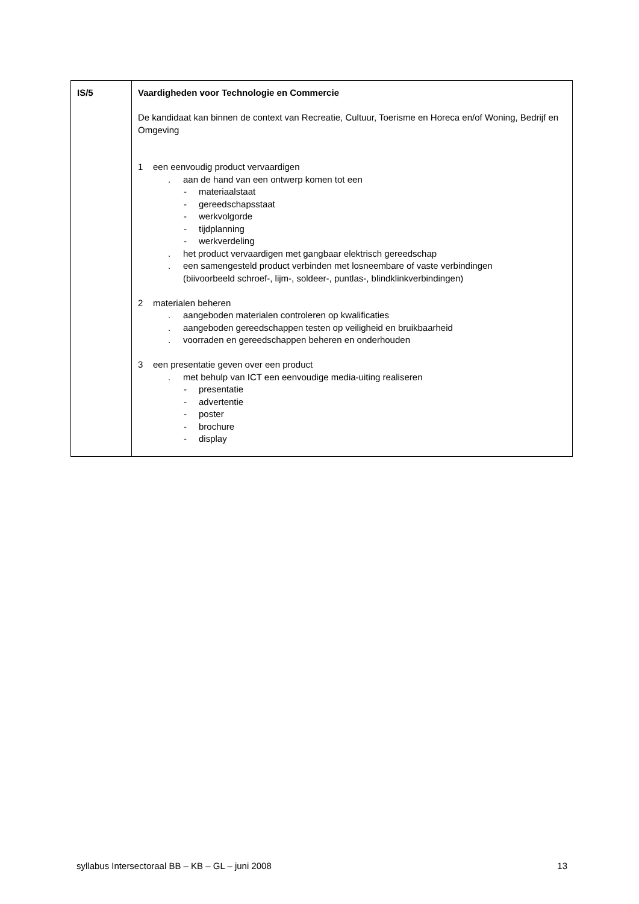| IS/5 | Vaardigheden voor Technologie en Commercie De kandidaat kan binnen de context van Recreatie, Cultuur, Toerisme en Horeca en/of Woning, Bedrijf en Omgeving 1 een eenvoudig product vervaardigen . aan de hand van een ontwerp komen tot een - materiaalstaat - gereedschapsstaat - werkvolgorde - tijdplanning - werkverdeling . het product vervaardigen met gangbaar elektrisch gereedschap . een samengesteld product verbinden met losneembare of vaste verbindingen (biivoorbeeld schroef-, lijm-, soldeer-, puntlas-, blindklinkverbindingen) 2 materialen beheren . aangeboden materialen controleren op kwalificaties . aangeboden gereedschappen testen op veiligheid en bruikbaarheid . voorraden en gereedschappen beheren en onderhouden 3 een presentatie geven over een product . met behulp van ICT een eenvoudige media-uiting realiseren - presentatie - advertentie - poster - brochure - display |
syllabus Intersectoraal BB – KB – GL – juni 2008 13